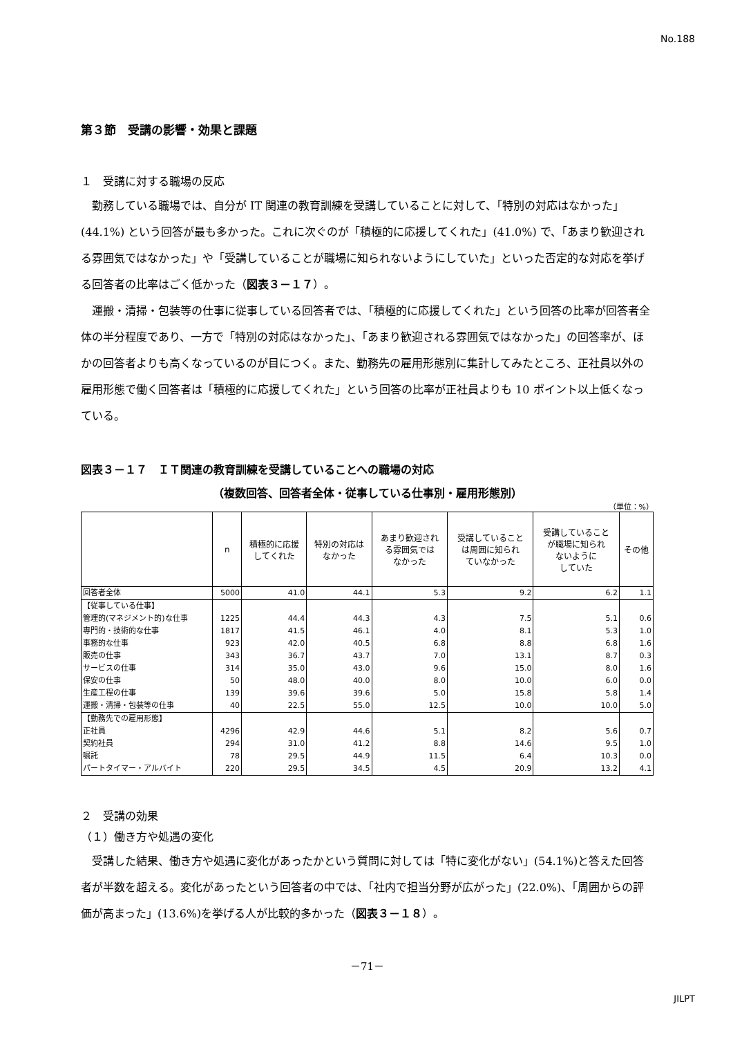No.188
第３節　受講の影響・効果と課題
１　受講に対する職場の反応
勤務している職場では、自分が IT 関連の教育訓練を受講していることに対して、「特別の対応はなかった」(44.1%) という回答が最も多かった。これに次ぐのが「積極的に応援してくれた」(41.0%) で、「あまり歓迎される雰囲気ではなかった」や「受講していることが職場に知られないようにしていた」といった否定的な対応を挙げる回答者の比率はごく低かった（図表３－１７）。
運搬・清掃・包装等の仕事に従事している回答者では、「積極的に応援してくれた」という回答の比率が回答者全体の半分程度であり、一方で「特別の対応はなかった」、「あまり歓迎される雰囲気ではなかった」の回答率が、ほかの回答者よりも高くなっているのが目につく。また、勤務先の雇用形態別に集計してみたところ、正社員以外の雇用形態で働く回答者は「積極的に応援してくれた」という回答の比率が正社員よりも 10 ポイント以上低くなっている。
図表３－１７　ＩＴ関連の教育訓練を受講していることへの職場の対応
（複数回答、回答者全体・従事している仕事別・雇用形態別）
（単位：%）
| | n | 積極的に応援 してくれた | 特別の対応は なかった | あまり歓迎され る雰囲気では なかった | 受講していること は周囲に知られ ていなかった | 受講していること が職場に知られ ないように していた | その他 |
| --- | --- | --- | --- | --- | --- | --- | --- |
| 回答者全体 | 5000 | 41.0 | 44.1 | 5.3 | 9.2 | 6.2 | 1.1 |
| 【従事している仕事】 | | | | | | | |
| 管理的(マネジメント的)な仕事 | 1225 | 44.4 | 44.3 | 4.3 | 7.5 | 5.1 | 0.6 |
| 専門的・技術的な仕事 | 1817 | 41.5 | 46.1 | 4.0 | 8.1 | 5.3 | 1.0 |
| 事務的な仕事 | 923 | 42.0 | 40.5 | 6.8 | 8.8 | 6.8 | 1.6 |
| 販売の仕事 | 343 | 36.7 | 43.7 | 7.0 | 13.1 | 8.7 | 0.3 |
| サービスの仕事 | 314 | 35.0 | 43.0 | 9.6 | 15.0 | 8.0 | 1.6 |
| 保安の仕事 | 50 | 48.0 | 40.0 | 8.0 | 10.0 | 6.0 | 0.0 |
| 生産工程の仕事 | 139 | 39.6 | 39.6 | 5.0 | 15.8 | 5.8 | 1.4 |
| 運搬・清掃・包装等の仕事 | 40 | 22.5 | 55.0 | 12.5 | 10.0 | 10.0 | 5.0 |
| 【勤務先での雇用形態】 | | | | | | | |
| 正社員 | 4296 | 42.9 | 44.6 | 5.1 | 8.2 | 5.6 | 0.7 |
| 契約社員 | 294 | 31.0 | 41.2 | 8.8 | 14.6 | 9.5 | 1.0 |
| 嘱託 | 78 | 29.5 | 44.9 | 11.5 | 6.4 | 10.3 | 0.0 |
| パートタイマー・アルバイト | 220 | 29.5 | 34.5 | 4.5 | 20.9 | 13.2 | 4.1 |
２　受講の効果
（１）働き方や処遇の変化
受講した結果、働き方や処遇に変化があったかという質問に対しては「特に変化がない」(54.1%)と答えた回答者が半数を超える。変化があったという回答者の中では、「社内で担当分野が広がった」(22.0%)、「周囲からの評価が高まった」(13.6%)を挙げる人が比較的多かった（図表３－１８）。
－71－
JILPT